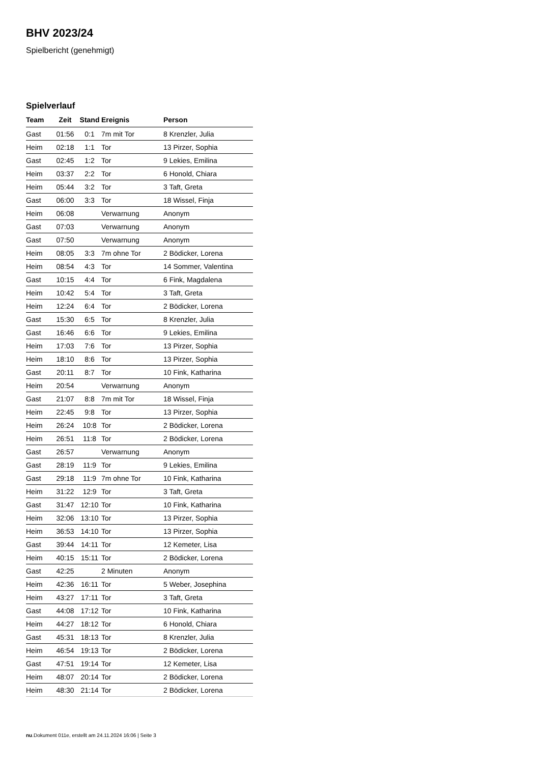BHV 2023/24
Spielbericht (genehmigt)
Spielverlauf
| Team | Zeit | Stand | Ereignis | Person |
| --- | --- | --- | --- | --- |
| Gast | 01:56 | 0:1 | 7m mit Tor | 8 Krenzler, Julia |
| Heim | 02:18 | 1:1 | Tor | 13 Pirzer, Sophia |
| Gast | 02:45 | 1:2 | Tor | 9 Lekies, Emilina |
| Heim | 03:37 | 2:2 | Tor | 6 Honold, Chiara |
| Heim | 05:44 | 3:2 | Tor | 3 Taft, Greta |
| Gast | 06:00 | 3:3 | Tor | 18 Wissel, Finja |
| Heim | 06:08 | | Verwarnung | Anonym |
| Gast | 07:03 | | Verwarnung | Anonym |
| Gast | 07:50 | | Verwarnung | Anonym |
| Heim | 08:05 | 3:3 | 7m ohne Tor | 2 Bödicker, Lorena |
| Heim | 08:54 | 4:3 | Tor | 14 Sommer, Valentina |
| Gast | 10:15 | 4:4 | Tor | 6 Fink, Magdalena |
| Heim | 10:42 | 5:4 | Tor | 3 Taft, Greta |
| Heim | 12:24 | 6:4 | Tor | 2 Bödicker, Lorena |
| Gast | 15:30 | 6:5 | Tor | 8 Krenzler, Julia |
| Gast | 16:46 | 6:6 | Tor | 9 Lekies, Emilina |
| Heim | 17:03 | 7:6 | Tor | 13 Pirzer, Sophia |
| Heim | 18:10 | 8:6 | Tor | 13 Pirzer, Sophia |
| Gast | 20:11 | 8:7 | Tor | 10 Fink, Katharina |
| Heim | 20:54 | | Verwarnung | Anonym |
| Gast | 21:07 | 8:8 | 7m mit Tor | 18 Wissel, Finja |
| Heim | 22:45 | 9:8 | Tor | 13 Pirzer, Sophia |
| Heim | 26:24 | 10:8 | Tor | 2 Bödicker, Lorena |
| Heim | 26:51 | 11:8 | Tor | 2 Bödicker, Lorena |
| Gast | 26:57 | | Verwarnung | Anonym |
| Gast | 28:19 | 11:9 | Tor | 9 Lekies, Emilina |
| Gast | 29:18 | 11:9 | 7m ohne Tor | 10 Fink, Katharina |
| Heim | 31:22 | 12:9 | Tor | 3 Taft, Greta |
| Gast | 31:47 | 12:10 | Tor | 10 Fink, Katharina |
| Heim | 32:06 | 13:10 | Tor | 13 Pirzer, Sophia |
| Heim | 36:53 | 14:10 | Tor | 13 Pirzer, Sophia |
| Gast | 39:44 | 14:11 | Tor | 12 Kemeter, Lisa |
| Heim | 40:15 | 15:11 | Tor | 2 Bödicker, Lorena |
| Gast | 42:25 | | 2 Minuten | Anonym |
| Heim | 42:36 | 16:11 | Tor | 5 Weber, Josephina |
| Heim | 43:27 | 17:11 | Tor | 3 Taft, Greta |
| Gast | 44:08 | 17:12 | Tor | 10 Fink, Katharina |
| Heim | 44:27 | 18:12 | Tor | 6 Honold, Chiara |
| Gast | 45:31 | 18:13 | Tor | 8 Krenzler, Julia |
| Heim | 46:54 | 19:13 | Tor | 2 Bödicker, Lorena |
| Gast | 47:51 | 19:14 | Tor | 12 Kemeter, Lisa |
| Heim | 48:07 | 20:14 | Tor | 2 Bödicker, Lorena |
| Heim | 48:30 | 21:14 | Tor | 2 Bödicker, Lorena |
nu.Dokument 011e, erstellt am 24.11.2024 16:06 | Seite 3